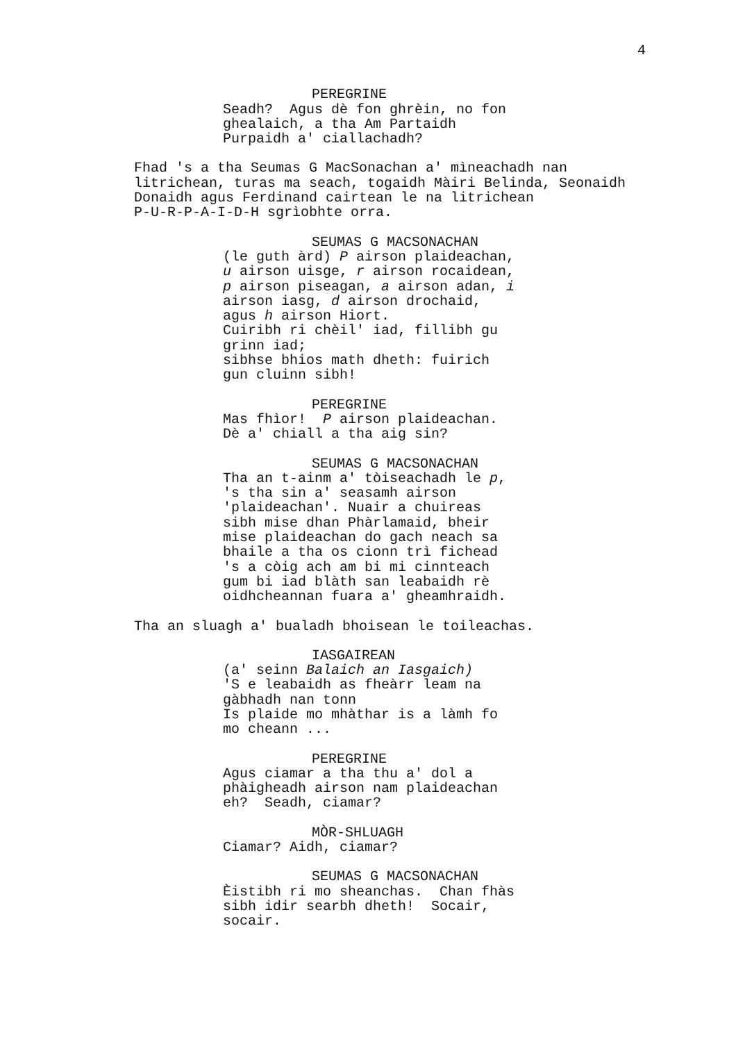4
PEREGRINE
Seadh? Agus dè fon ghrèin, no fon ghealaich, a tha Am Partaidh Purpaidh a' ciallachadh?
Fhad 's a tha Seumas G MacSonachan a' mìneachadh nan litrichean, turas ma seach, togaidh Màiri Belinda, Seonaidh Donaidh agus Ferdinand cairtean le na litrichean P-U-R-P-A-I-D-H sgrìobhte orra.
SEUMAS G MACSONACHAN
(le guth àrd) P airson plaideachan, u airson uisge, r airson rocaidean, p airson piseagan, a airson adan, i airson iasg, d airson drochaid, agus h airson Hiort. Cuiribh ri chèil' iad, fillibh gu grinn iad; sibhse bhios math dheth: fuirich gun cluinn sibh!
PEREGRINE
Mas fhìor! P airson plaideachan. Dè a' chiall a tha aig sin?
SEUMAS G MACSONACHAN
Tha an t-ainm a' tòiseachadh le p, 's tha sin a' seasamh airson 'plaideachan'. Nuair a chuireas sibh mise dhan Phàrlamaid, bheir mise plaideachan do gach neach sa bhaile a tha os cionn trì fichead 's a còig ach am bi mi cinnteach gum bi iad blàth san leabaidh rè oidhcheannan fuara a' gheamhraidh.
Tha an sluagh a' bualadh bhoisean le toileachas.
IASGAIREAN
(a' seinn Balaich an Iasgaich) 'S e leabaidh as fheàrr leam na gàbhadh nan tonn Is plaide mo mhàthar is a làmh fo mo cheann ...
PEREGRINE
Agus ciamar a tha thu a' dol a phàigheadh airson nam plaideachan eh? Seadh, ciamar?
MÒR-SHLUAGH
Ciamar? Aidh, ciamar?
SEUMAS G MACSONACHAN
Èistibh ri mo sheanchas. Chan fhàs sibh idir searbh dheth! Socair, socair.